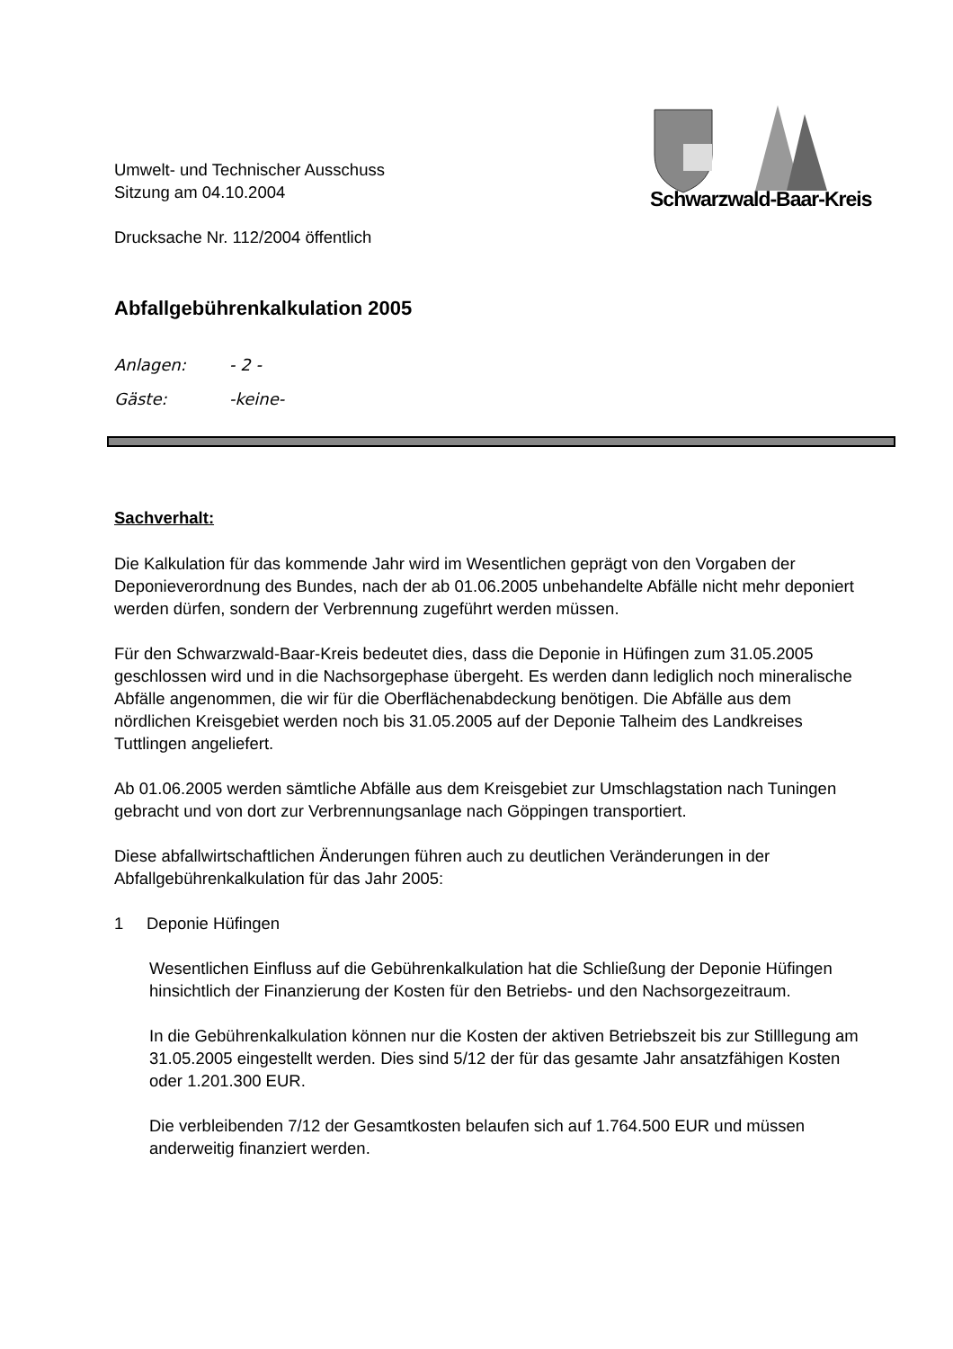Umwelt- und Technischer Ausschuss
Sitzung am 04.10.2004
Drucksache Nr. 112/2004 öffentlich
Schwarzwald-Baar-Kreis
Abfallgebührenkalkulation 2005
Anlagen: - 2 -
Gäste: -keine-
Sachverhalt:
Die Kalkulation für das kommende Jahr wird im Wesentlichen geprägt von den Vorgaben der Deponieverordnung des Bundes, nach der ab 01.06.2005 unbehandelte Abfälle nicht mehr deponiert werden dürfen, sondern der Verbrennung zugeführt werden müssen.
Für den Schwarzwald-Baar-Kreis bedeutet dies, dass die Deponie in Hüfingen zum 31.05.2005 geschlossen wird und in die Nachsorgephase übergeht. Es werden dann lediglich noch mineralische Abfälle angenommen, die wir für die Oberflächenabdeckung benötigen. Die Abfälle aus dem nördlichen Kreisgebiet werden noch bis 31.05.2005 auf der Deponie Talheim des Landkreises Tuttlingen angeliefert.
Ab 01.06.2005 werden sämtliche Abfälle aus dem Kreisgebiet zur Umschlagstation nach Tuningen gebracht und von dort zur Verbrennungsanlage nach Göppingen transportiert.
Diese abfallwirtschaftlichen Änderungen führen auch zu deutlichen Veränderungen in der Abfallgebührenkalkulation für das Jahr 2005:
1 Deponie Hüfingen
Wesentlichen Einfluss auf die Gebührenkalkulation hat die Schließung der Deponie Hüfingen hinsichtlich der Finanzierung der Kosten für den Betriebs- und den Nachsorgezeitraum.
In die Gebührenkalkulation können nur die Kosten der aktiven Betriebszeit bis zur Stilllegung am 31.05.2005 eingestellt werden. Dies sind 5/12 der für das gesamte Jahr ansatzfähigen Kosten oder 1.201.300 EUR.
Die verbleibenden 7/12 der Gesamtkosten belaufen sich auf 1.764.500 EUR und müssen anderweitig finanziert werden.